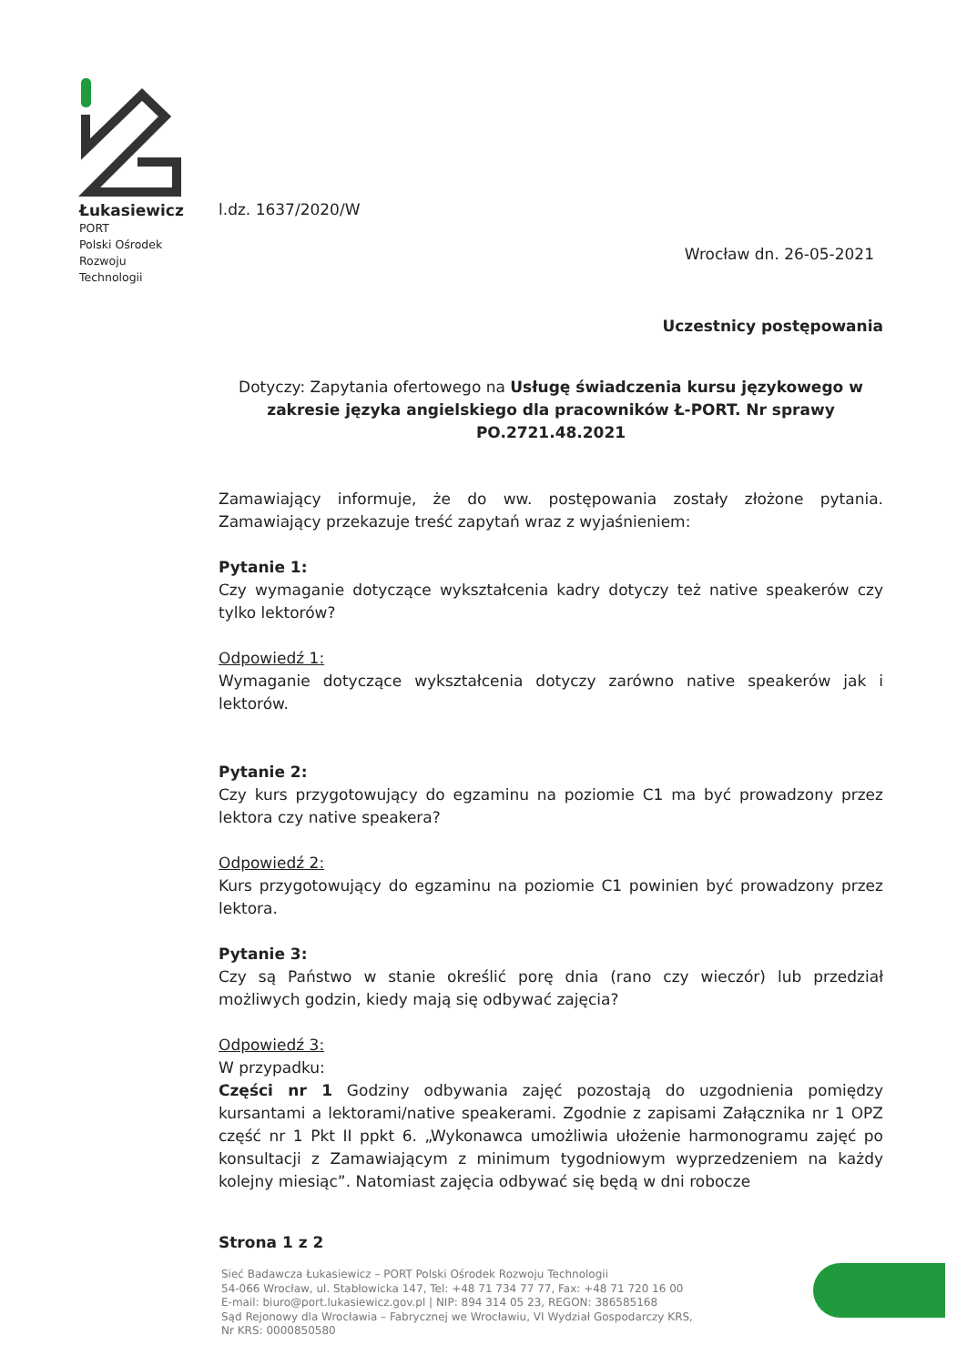Łukasiewicz
PORT
Polski Ośrodek
Rozwoju
Technologii
l.dz. 1637/2020/W
Wrocław dn. 26-05-2021
Uczestnicy postępowania
Dotyczy: Zapytania ofertowego na Usługę świadczenia kursu językowego w zakresie języka angielskiego dla pracowników Ł-PORT. Nr sprawy PO.2721.48.2021
Zamawiający informuje, że do ww. postępowania zostały złożone pytania. Zamawiający przekazuje treść zapytań wraz z wyjaśnieniem:
Pytanie 1:
Czy wymaganie dotyczące wykształcenia kadry dotyczy też native speakerów czy tylko lektorów?
Odpowiedź 1:
Wymaganie dotyczące wykształcenia dotyczy zarówno native speakerów jak i lektorów.
Pytanie 2:
Czy kurs przygotowujący do egzaminu na poziomie C1 ma być prowadzony przez lektora czy native speakera?
Odpowiedź 2:
Kurs przygotowujący do egzaminu na poziomie C1 powinien być prowadzony przez lektora.
Pytanie 3:
Czy są Państwo w stanie określić porę dnia (rano czy wieczór) lub przedział możliwych godzin, kiedy mają się odbywać zajęcia?
Odpowiedź 3:
W przypadku:
Części nr 1 Godziny odbywania zajęć pozostają do uzgodnienia pomiędzy kursantami a lektorami/native speakerami. Zgodnie z zapisami Załącznika nr 1 OPZ część nr 1 Pkt II ppkt 6. „Wykonawca umożliwia ułożenie harmonogramu zajęć po konsultacji z Zamawiającym z minimum tygodniowym wyprzedzeniem na każdy kolejny miesiąc”. Natomiast zajęcia odbywać się będą w dni robocze
Strona 1 z 2
Sieć Badawcza Łukasiewicz – PORT Polski Ośrodek Rozwoju Technologii
54-066 Wrocław, ul. Stabłowicka 147, Tel: +48 71 734 77 77, Fax: +48 71 720 16 00
E-mail: biuro@port.lukasiewicz.gov.pl | NIP: 894 314 05 23, REGON: 386585168
Sąd Rejonowy dla Wrocławia – Fabrycznej we Wrocławiu, VI Wydział Gospodarczy KRS,
Nr KRS: 0000850580